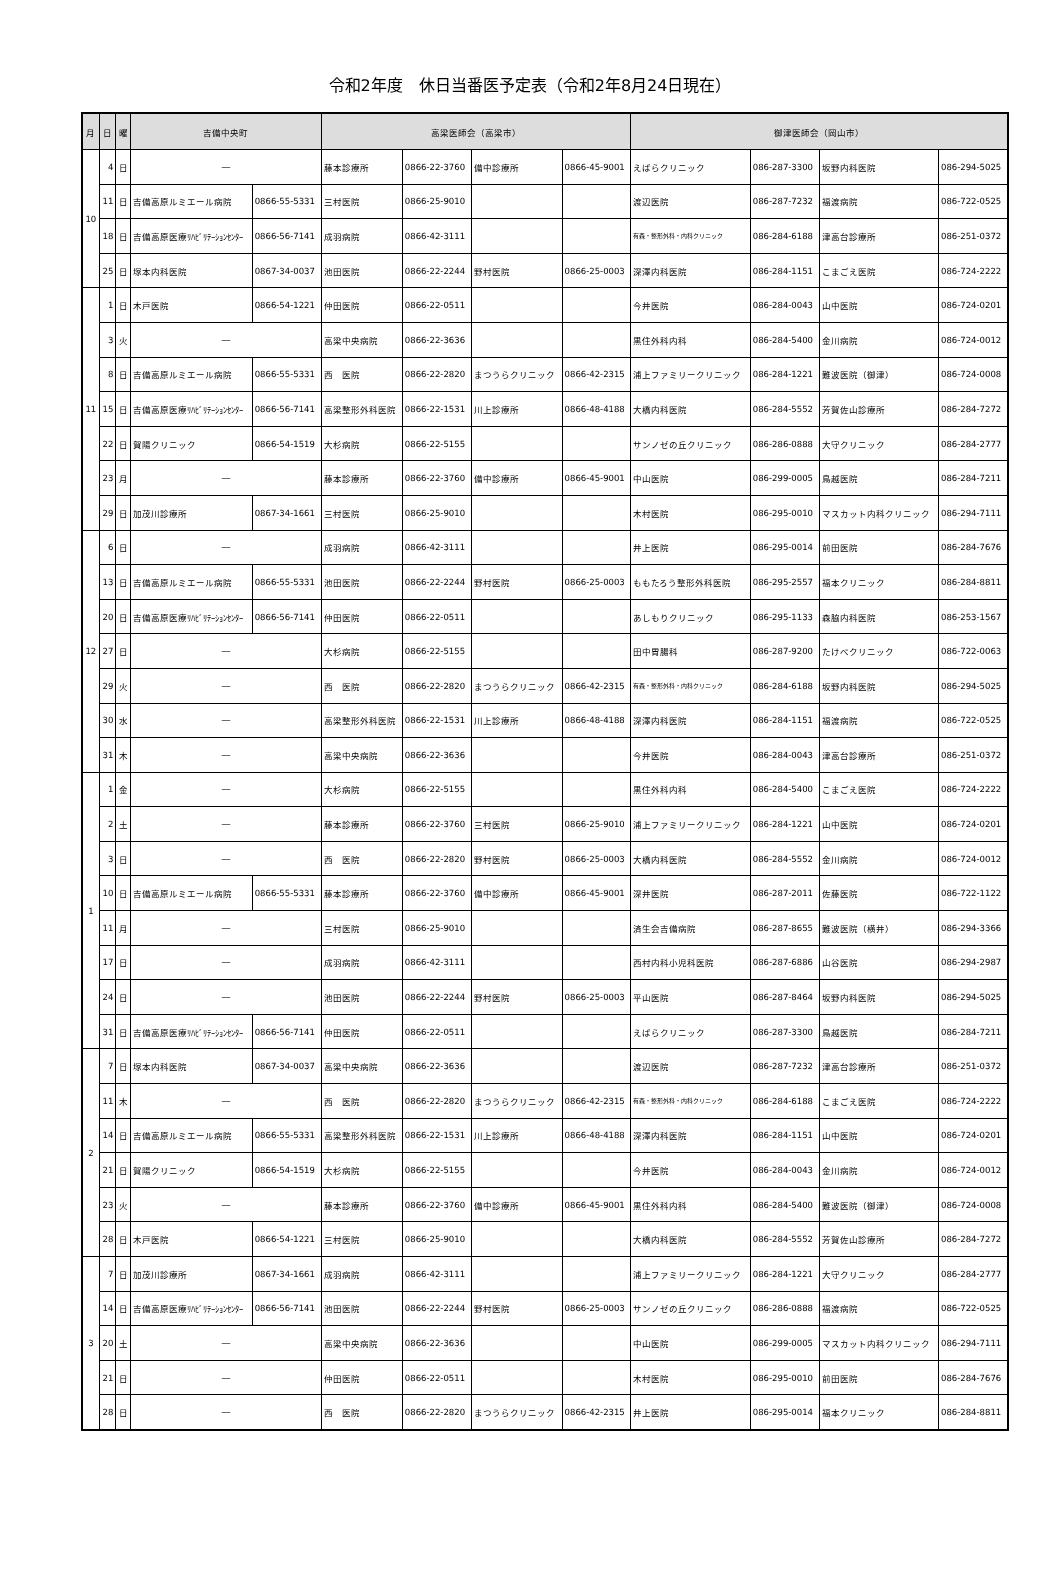令和2年度　休日当番医予定表（令和2年8月24日現在）
| 月 | 日 | 曜 | 吉備中央町 | | 高梁医師会（高梁市） | | | | 御津医師会（岡山市） | | | |
| --- | --- | --- | --- | --- | --- | --- | --- | --- | --- | --- | --- | --- |
| 10 | 4 | 日 | ― | | 藤本診療所 | 0866-22-3760 | 備中診療所 | 0866-45-9001 | えばらクリニック | 086-287-3300 | 坂野内科医院 | 086-294-5025 |
| | 11 | 日 | 吉備高原ルミエール病院 | 0866-55-5331 | 三村医院 | 0866-25-9010 | | | 渡辺医院 | 086-287-7232 | 福渡病院 | 086-722-0525 |
| | 18 | 日 | 吉備高原医療ﾘﾊﾋﾞﾘﾃｰｼｮﾝｾﾝﾀｰ | 0866-56-7141 | 成羽病院 | 0866-42-3111 | | | 有森・整形外科・内科クリニック | 086-284-6188 | 津高台診療所 | 086-251-0372 |
| | 25 | 日 | 塚本内科医院 | 0867-34-0037 | 池田医院 | 0866-22-2244 | 野村医院 | 0866-25-0003 | 深澤内科医院 | 086-284-1151 | こまごえ医院 | 086-724-2222 |
| 11 | 1 | 日 | 木戸医院 | 0866-54-1221 | 仲田医院 | 0866-22-0511 | | | 今井医院 | 086-284-0043 | 山中医院 | 086-724-0201 |
| | 3 | 火 | ― | | 高梁中央病院 | 0866-22-3636 | | | 黒住外科内科 | 086-284-5400 | 金川病院 | 086-724-0012 |
| | 8 | 日 | 吉備高原ルミエール病院 | 0866-55-5331 | 西 医院 | 0866-22-2820 | まつうらクリニック | 0866-42-2315 | 浦上ファミリークリニック | 086-284-1221 | 難波医院（御津） | 086-724-0008 |
| | 15 | 日 | 吉備高原医療ﾘﾊﾋﾞﾘﾃｰｼｮﾝｾﾝﾀｰ | 0866-56-7141 | 高梁整形外科医院 | 0866-22-1531 | 川上診療所 | 0866-48-4188 | 大橋内科医院 | 086-284-5552 | 芳賀佐山診療所 | 086-284-7272 |
| | 22 | 日 | 賀陽クリニック | 0866-54-1519 | 大杉病院 | 0866-22-5155 | | | サンノゼの丘クリニック | 086-286-0888 | 大守クリニック | 086-284-2777 |
| | 23 | 月 | ― | | 藤本診療所 | 0866-22-3760 | 備中診療所 | 0866-45-9001 | 中山医院 | 086-299-0005 | 鳥越医院 | 086-284-7211 |
| | 29 | 日 | 加茂川診療所 | 0867-34-1661 | 三村医院 | 0866-25-9010 | | | 木村医院 | 086-295-0010 | マスカット内科クリニック | 086-294-7111 |
| 12 | 6 | 日 | ― | | 成羽病院 | 0866-42-3111 | | | 井上医院 | 086-295-0014 | 前田医院 | 086-284-7676 |
| | 13 | 日 | 吉備高原ルミエール病院 | 0866-55-5331 | 池田医院 | 0866-22-2244 | 野村医院 | 0866-25-0003 | ももたろう整形外科医院 | 086-295-2557 | 福本クリニック | 086-284-8811 |
| | 20 | 日 | 吉備高原医療ﾘﾊﾋﾞﾘﾃｰｼｮﾝｾﾝﾀｰ | 0866-56-7141 | 仲田医院 | 0866-22-0511 | | | あしもりクリニック | 086-295-1133 | 森脇内科医院 | 086-253-1567 |
| | 27 | 日 | ― | | 大杉病院 | 0866-22-5155 | | | 田中胃腸科 | 086-287-9200 | たけべクリニック | 086-722-0063 |
| | 29 | 火 | ― | | 西 医院 | 0866-22-2820 | まつうらクリニック | 0866-42-2315 | 有森・整形外科・内科クリニック | 086-284-6188 | 坂野内科医院 | 086-294-5025 |
| | 30 | 水 | ― | | 高梁整形外科医院 | 0866-22-1531 | 川上診療所 | 0866-48-4188 | 深澤内科医院 | 086-284-1151 | 福渡病院 | 086-722-0525 |
| | 31 | 木 | ― | | 高梁中央病院 | 0866-22-3636 | | | 今井医院 | 086-284-0043 | 津高台診療所 | 086-251-0372 |
| 1 | 1 | 金 | ― | | 大杉病院 | 0866-22-5155 | | | 黒住外科内科 | 086-284-5400 | こまごえ医院 | 086-724-2222 |
| | 2 | 土 | ― | | 藤本診療所 | 0866-22-3760 | 三村医院 | 0866-25-9010 | 浦上ファミリークリニック | 086-284-1221 | 山中医院 | 086-724-0201 |
| | 3 | 日 | ― | | 西 医院 | 0866-22-2820 | 野村医院 | 0866-25-0003 | 大橋内科医院 | 086-284-5552 | 金川病院 | 086-724-0012 |
| | 10 | 日 | 吉備高原ルミエール病院 | 0866-55-5331 | 藤本診療所 | 0866-22-3760 | 備中診療所 | 0866-45-9001 | 深井医院 | 086-287-2011 | 佐藤医院 | 086-722-1122 |
| | 11 | 月 | ― | | 三村医院 | 0866-25-9010 | | | 済生会吉備病院 | 086-287-8655 | 難波医院（横井） | 086-294-3366 |
| | 17 | 日 | ― | | 成羽病院 | 0866-42-3111 | | | 西村内科小児科医院 | 086-287-6886 | 山谷医院 | 086-294-2987 |
| | 24 | 日 | ― | | 池田医院 | 0866-22-2244 | 野村医院 | 0866-25-0003 | 平山医院 | 086-287-8464 | 坂野内科医院 | 086-294-5025 |
| | 31 | 日 | 吉備高原医療ﾘﾊﾋﾞﾘﾃｰｼｮﾝｾﾝﾀｰ | 0866-56-7141 | 仲田医院 | 0866-22-0511 | | | えばらクリニック | 086-287-3300 | 鳥越医院 | 086-284-7211 |
| 2 | 7 | 日 | 塚本内科医院 | 0867-34-0037 | 高梁中央病院 | 0866-22-3636 | | | 渡辺医院 | 086-287-7232 | 津高台診療所 | 086-251-0372 |
| | 11 | 木 | ― | | 西 医院 | 0866-22-2820 | まつうらクリニック | 0866-42-2315 | 有森・整形外科・内科クリニック | 086-284-6188 | こまごえ医院 | 086-724-2222 |
| | 14 | 日 | 吉備高原ルミエール病院 | 0866-55-5331 | 高梁整形外科医院 | 0866-22-1531 | 川上診療所 | 0866-48-4188 | 深澤内科医院 | 086-284-1151 | 山中医院 | 086-724-0201 |
| | 21 | 日 | 賀陽クリニック | 0866-54-1519 | 大杉病院 | 0866-22-5155 | | | 今井医院 | 086-284-0043 | 金川病院 | 086-724-0012 |
| | 23 | 火 | ― | | 藤本診療所 | 0866-22-3760 | 備中診療所 | 0866-45-9001 | 黒住外科内科 | 086-284-5400 | 難波医院（御津） | 086-724-0008 |
| | 28 | 日 | 木戸医院 | 0866-54-1221 | 三村医院 | 0866-25-9010 | | | 大橋内科医院 | 086-284-5552 | 芳賀佐山診療所 | 086-284-7272 |
| 3 | 7 | 日 | 加茂川診療所 | 0867-34-1661 | 成羽病院 | 0866-42-3111 | | | 浦上ファミリークリニック | 086-284-1221 | 大守クリニック | 086-284-2777 |
| | 14 | 日 | 吉備高原医療ﾘﾊﾋﾞﾘﾃｰｼｮﾝｾﾝﾀｰ | 0866-56-7141 | 池田医院 | 0866-22-2244 | 野村医院 | 0866-25-0003 | サンノゼの丘クリニック | 086-286-0888 | 福渡病院 | 086-722-0525 |
| | 20 | 土 | ― | | 高梁中央病院 | 0866-22-3636 | | | 中山医院 | 086-299-0005 | マスカット内科クリニック | 086-294-7111 |
| | 21 | 日 | ― | | 仲田医院 | 0866-22-0511 | | | 木村医院 | 086-295-0010 | 前田医院 | 086-284-7676 |
| | 28 | 日 | ― | | 西 医院 | 0866-22-2820 | まつうらクリニック | 0866-42-2315 | 井上医院 | 086-295-0014 | 福本クリニック | 086-284-8811 |